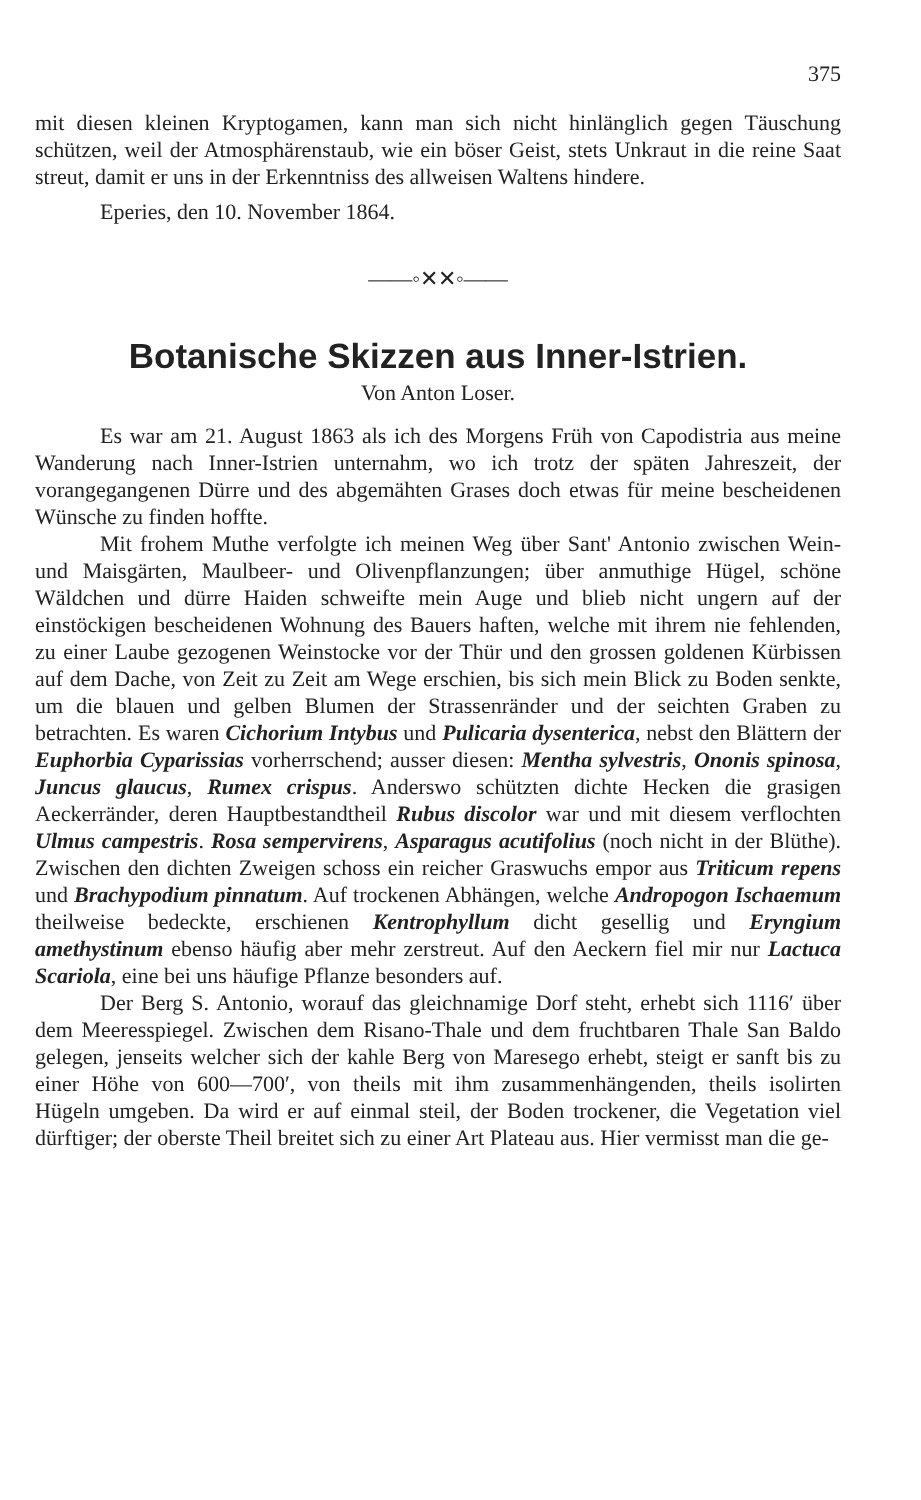375
mit diesen kleinen Kryptogamen, kann man sich nicht hinlänglich gegen Täuschung schützen, weil der Atmosphärenstaub, wie ein böser Geist, stets Unkraut in die reine Saat streut, damit er uns in der Erkenntniss des allweisen Waltens hindere.
Eperies, den 10. November 1864.
——◦✕✕◦——
Botanische Skizzen aus Inner-Istrien.
Von Anton Loser.
Es war am 21. August 1863 als ich des Morgens Früh von Capodistria aus meine Wanderung nach Inner-Istrien unternahm, wo ich trotz der späten Jahreszeit, der vorangegangenen Dürre und des abgemähten Grases doch etwas für meine bescheidenen Wünsche zu finden hoffte.
Mit frohem Muthe verfolgte ich meinen Weg über Sant' Antonio zwischen Wein- und Maisgärten, Maulbeer- und Olivenpflanzungen; über anmuthige Hügel, schöne Wäldchen und dürre Haiden schweifte mein Auge und blieb nicht ungern auf der einstöckigen bescheidenen Wohnung des Bauers haften, welche mit ihrem nie fehlenden, zu einer Laube gezogenen Weinstocke vor der Thür und den grossen goldenen Kürbissen auf dem Dache, von Zeit zu Zeit am Wege erschien, bis sich mein Blick zu Boden senkte, um die blauen und gelben Blumen der Strassenränder und der seichten Graben zu betrachten. Es waren Cichorium Intybus und Pulicaria dysenterica, nebst den Blättern der Euphorbia Cyparissias vorherrschend; ausser diesen: Mentha sylvestris, Ononis spinosa, Juncus glaucus, Rumex crispus. Anderswo schützten dichte Hecken die grasigen Aeckerränder, deren Hauptbestandtheil Rubus discolor war und mit diesem verflochten Ulmus campestris. Rosa sempervirens, Asparagus acutifolius (noch nicht in der Blüthe). Zwischen den dichten Zweigen schoss ein reicher Graswuchs empor aus Triticum repens und Brachypodium pinnatum. Auf trockenen Abhängen, welche Andropogon Ischaemum theilweise bedeckte, erschienen Kentrophyllum dicht gesellig und Eryngium amethystinum ebenso häufig aber mehr zerstreut. Auf den Aeckern fiel mir nur Lactuca Scariola, eine bei uns häufige Pflanze besonders auf.
Der Berg S. Antonio, worauf das gleichnamige Dorf steht, erhebt sich 1116′ über dem Meeresspiegel. Zwischen dem Risano-Thale und dem fruchtbaren Thale San Baldo gelegen, jenseits welcher sich der kahle Berg von Maresego erhebt, steigt er sanft bis zu einer Höhe von 600—700′, von theils mit ihm zusammenhängenden, theils isolirten Hügeln umgeben. Da wird er auf einmal steil, der Boden trockener, die Vegetation viel dürftiger; der oberste Theil breitet sich zu einer Art Plateau aus. Hier vermisst man die ge-